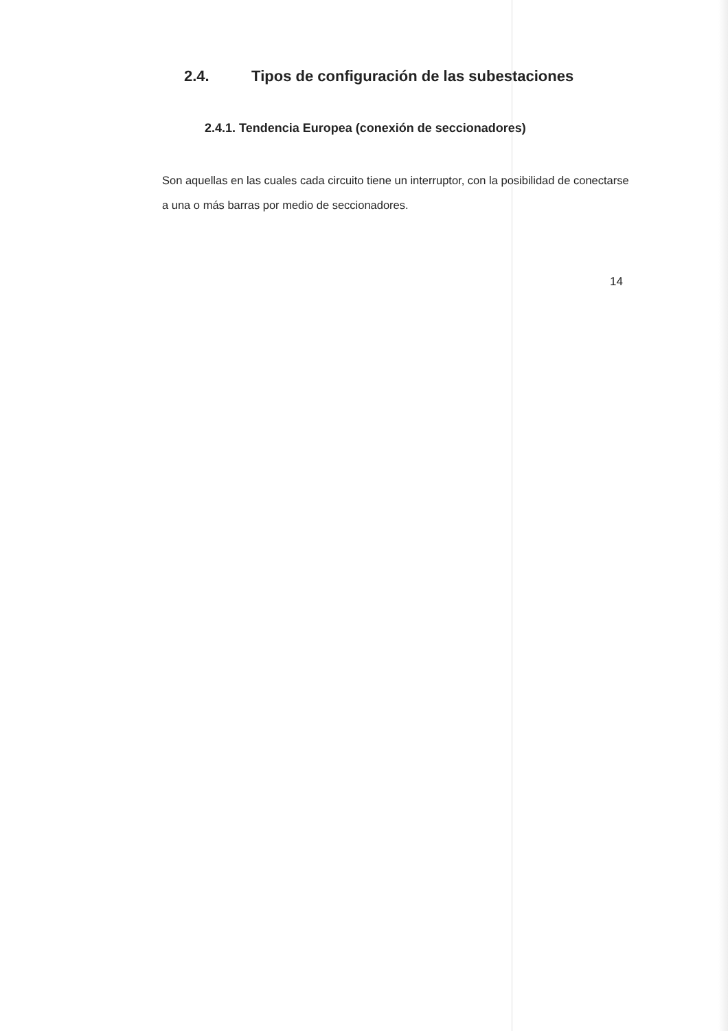2.4. Tipos de configuración de las subestaciones
2.4.1. Tendencia Europea (conexión de seccionadores)
Son aquellas en las cuales cada circuito tiene un interruptor, con la posibilidad de conectarse a una o más barras por medio de seccionadores.
14